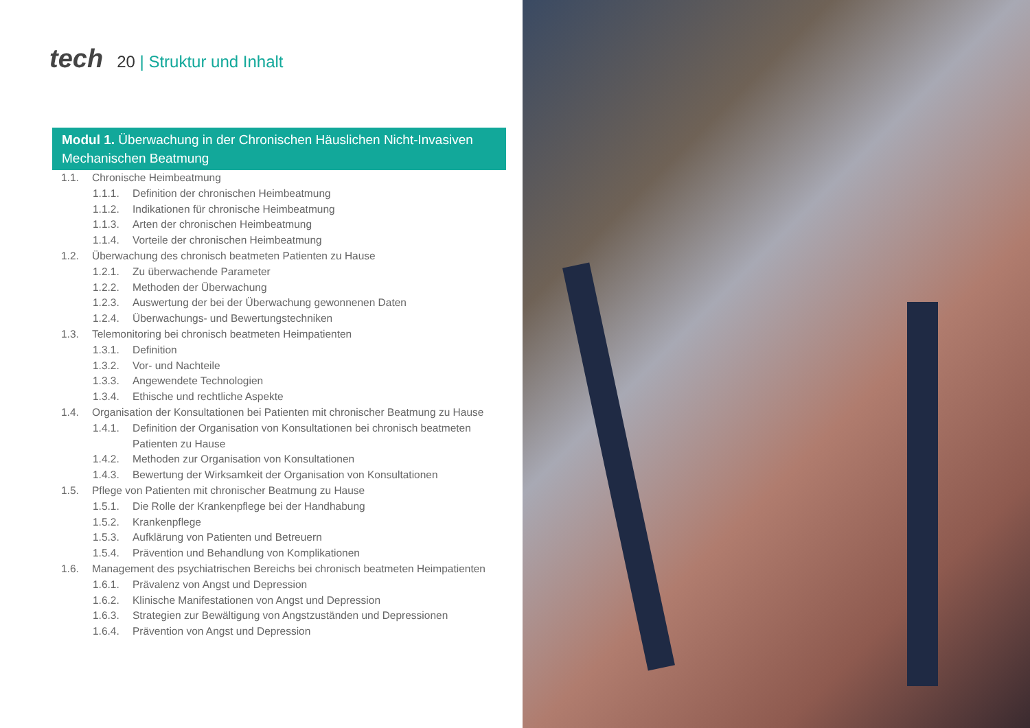tech 20 | Struktur und Inhalt
Modul 1. Überwachung in der Chronischen Häuslichen Nicht-Invasiven Mechanischen Beatmung
1.1. Chronische Heimbeatmung
1.1.1. Definition der chronischen Heimbeatmung
1.1.2. Indikationen für chronische Heimbeatmung
1.1.3. Arten der chronischen Heimbeatmung
1.1.4. Vorteile der chronischen Heimbeatmung
1.2. Überwachung des chronisch beatmeten Patienten zu Hause
1.2.1. Zu überwachende Parameter
1.2.2. Methoden der Überwachung
1.2.3. Auswertung der bei der Überwachung gewonnenen Daten
1.2.4. Überwachungs- und Bewertungstechniken
1.3. Telemonitoring bei chronisch beatmeten Heimpatienten
1.3.1. Definition
1.3.2. Vor- und Nachteile
1.3.3. Angewendete Technologien
1.3.4. Ethische und rechtliche Aspekte
1.4. Organisation der Konsultationen bei Patienten mit chronischer Beatmung zu Hause
1.4.1. Definition der Organisation von Konsultationen bei chronisch beatmeten Patienten zu Hause
1.4.2. Methoden zur Organisation von Konsultationen
1.4.3. Bewertung der Wirksamkeit der Organisation von Konsultationen
1.5. Pflege von Patienten mit chronischer Beatmung zu Hause
1.5.1. Die Rolle der Krankenpflege bei der Handhabung
1.5.2. Krankenpflege
1.5.3. Aufklärung von Patienten und Betreuern
1.5.4. Prävention und Behandlung von Komplikationen
1.6. Management des psychiatrischen Bereichs bei chronisch beatmeten Heimpatienten
1.6.1. Prävalenz von Angst und Depression
1.6.2. Klinische Manifestationen von Angst und Depression
1.6.3. Strategien zur Bewältigung von Angstzuständen und Depressionen
1.6.4. Prävention von Angst und Depression